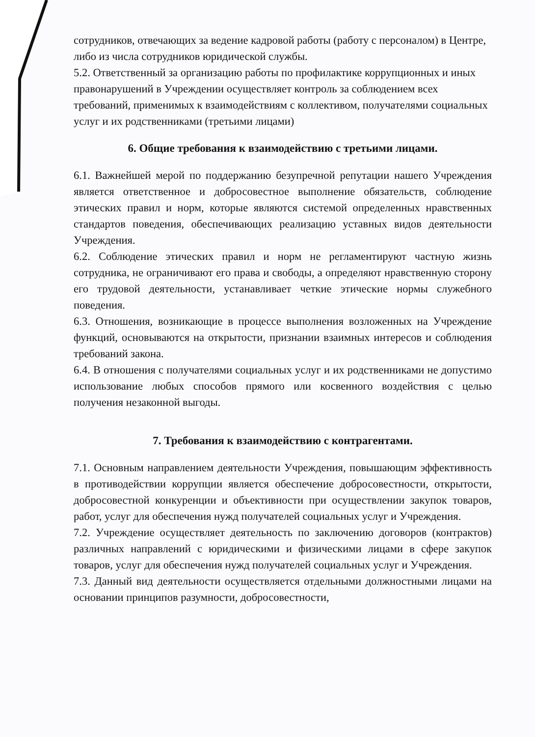сотрудников, отвечающих за ведение кадровой работы (работу с персоналом) в Центре, либо из числа сотрудников юридической службы.
5.2. Ответственный за организацию работы по профилактике коррупционных и иных правонарушений в Учреждении осуществляет контроль за соблюдением всех требований, применимых к взаимодействиям с коллективом, получателями социальных услуг и их родственниками (третьими лицами)
6. Общие требования к взаимодействию с третьими лицами.
6.1. Важнейшей мерой по поддержанию безупречной репутации нашего Учреждения является ответственное и добросовестное выполнение обязательств, соблюдение этических правил и норм, которые являются системой определенных нравственных стандартов поведения, обеспечивающих реализацию уставных видов деятельности Учреждения.
6.2. Соблюдение этических правил и норм не регламентируют частную жизнь сотрудника, не ограничивают его права и свободы, а определяют нравственную сторону его трудовой деятельности, устанавливает четкие этические нормы служебного поведения.
6.3. Отношения, возникающие в процессе выполнения возложенных на Учреждение функций, основываются на открытости, признании взаимных интересов и соблюдения требований закона.
6.4. В отношения с получателями социальных услуг и их родственниками не допустимо использование любых способов прямого или косвенного воздействия с целью получения незаконной выгоды.
7. Требования к взаимодействию с контрагентами.
7.1. Основным направлением деятельности Учреждения, повышающим эффективность в противодействии коррупции является обеспечение добросовестности, открытости, добросовестной конкуренции и объективности при осуществлении закупок товаров, работ, услуг для обеспечения нужд получателей социальных услуг и Учреждения.
7.2. Учреждение осуществляет деятельность по заключению договоров (контрактов) различных направлений с юридическими и физическими лицами в сфере закупок товаров, услуг для обеспечения нужд получателей социальных услуг и Учреждения.
7.3. Данный вид деятельности осуществляется отдельными должностными лицами на основании принципов разумности, добросовестности,